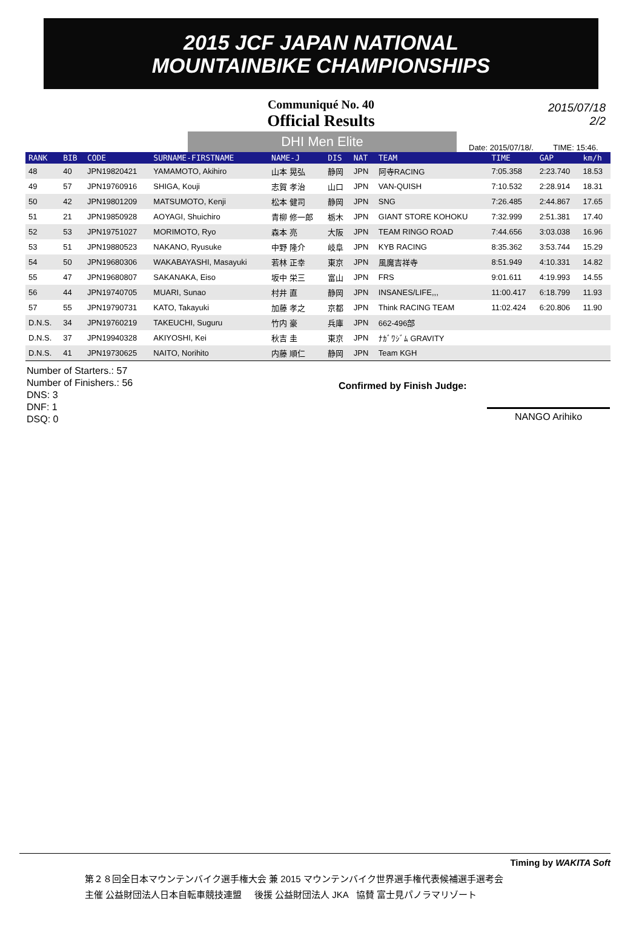2015 JCF JAPAN NATIONAL
MOUNTAINBIKE CHAMPIONSHIPS
Communiqué No. 40
Official Results
2015/07/18
2/2
DHI Men Elite
Date: 2015/07/18/. TIME: 15:46.
| RANK | BIB | CODE | SURNAME-FIRSTNAME | NAME-J | DIS | NAT | TEAM | TIME | GAP | km/h |
| --- | --- | --- | --- | --- | --- | --- | --- | --- | --- | --- |
| 48 | 40 | JPN19820421 | YAMAMOTO, Akihiro | 山本 晃弘 | 静岡 | JPN | 阿寺RACING | 7:05.358 | 2:23.740 | 18.53 |
| 49 | 57 | JPN19760916 | SHIGA, Kouji | 志賀 孝治 | 山口 | JPN | VAN-QUISH | 7:10.532 | 2:28.914 | 18.31 |
| 50 | 42 | JPN19801209 | MATSUMOTO, Kenji | 松本 健司 | 静岡 | JPN | SNG | 7:26.485 | 2:44.867 | 17.65 |
| 51 | 21 | JPN19850928 | AOYAGI, Shuichiro | 青柳 修一郎 | 栃木 | JPN | GIANT STORE KOHOKU | 7:32.999 | 2:51.381 | 17.40 |
| 52 | 53 | JPN19751027 | MORIMOTO, Ryo | 森本 亮 | 大阪 | JPN | TEAM RINGO ROAD | 7:44.656 | 3:03.038 | 16.96 |
| 53 | 51 | JPN19880523 | NAKANO, Ryusuke | 中野 隆介 | 岐阜 | JPN | KYB RACING | 8:35.362 | 3:53.744 | 15.29 |
| 54 | 50 | JPN19680306 | WAKABAYASHI, Masayuki | 若林 正幸 | 東京 | JPN | 風魔吉祥寺 | 8:51.949 | 4:10.331 | 14.82 |
| 55 | 47 | JPN19680807 | SAKANAKA, Eiso | 坂中 栄三 | 富山 | JPN | FRS | 9:01.611 | 4:19.993 | 14.55 |
| 56 | 44 | JPN19740705 | MUARI, Sunao | 村井 直 | 静岡 | JPN | INSANES/LIFE,,, | 11:00.417 | 6:18.799 | 11.93 |
| 57 | 55 | JPN19790731 | KATO, Takayuki | 加藤 孝之 | 京都 | JPN | Think RACING TEAM | 11:02.424 | 6:20.806 | 11.90 |
| D.N.S. | 34 | JPN19760219 | TAKEUCHI, Suguru | 竹内 豪 | 兵庫 | JPN | 662-496部 | | | |
| D.N.S. | 37 | JPN19940328 | AKIYOSHI, Kei | 秋吉 圭 | 東京 | JPN | ﾅｶﾞﾜｼﾞﾑ GRAVITY | | | |
| D.N.S. | 41 | JPN19730625 | NAITO, Norihito | 内藤 順仁 | 静岡 | JPN | Team KGH | | | |
Number of Starters.: 57
Number of Finishers.: 56
DNS: 3
DNF: 1
DSQ: 0
Confirmed by Finish Judge:
NANGO Arihiko
Timing by WAKITA Soft
第２８回全日本マウンテンバイク選手権大会 兼 2015 マウンテンバイク世界選手権代表候補選手選考会
主催 公益財団法人日本自転車競技連盟 後援 公益財団法人 JKA 協賛 富士見パノラマリゾート